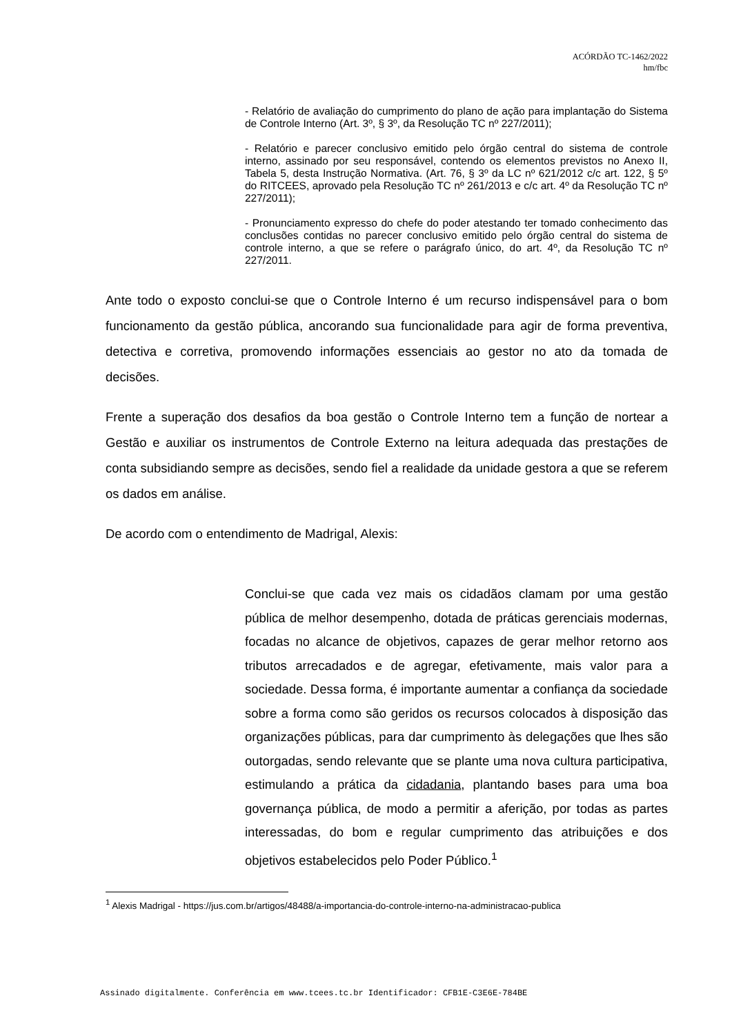ACÓRDÃO TC-1462/2022
hm/fbc
- Relatório de avaliação do cumprimento do plano de ação para implantação do Sistema de Controle Interno (Art. 3º, § 3º, da Resolução TC nº 227/2011);
- Relatório e parecer conclusivo emitido pelo órgão central do sistema de controle interno, assinado por seu responsável, contendo os elementos previstos no Anexo II, Tabela 5, desta Instrução Normativa. (Art. 76, § 3º da LC nº 621/2012 c/c art. 122, § 5º do RITCEES, aprovado pela Resolução TC nº 261/2013 e c/c art. 4º da Resolução TC nº 227/2011);
- Pronunciamento expresso do chefe do poder atestando ter tomado conhecimento das conclusões contidas no parecer conclusivo emitido pelo órgão central do sistema de controle interno, a que se refere o parágrafo único, do art. 4º, da Resolução TC nº 227/2011.
Ante todo o exposto conclui-se que o Controle Interno é um recurso indispensável para o bom funcionamento da gestão pública, ancorando sua funcionalidade para agir de forma preventiva, detectiva e corretiva, promovendo informações essenciais ao gestor no ato da tomada de decisões.
Frente a superação dos desafios da boa gestão o Controle Interno tem a função de nortear a Gestão e auxiliar os instrumentos de Controle Externo na leitura adequada das prestações de conta subsidiando sempre as decisões, sendo fiel a realidade da unidade gestora a que se referem os dados em análise.
De acordo com o entendimento de Madrigal, Alexis:
Conclui-se que cada vez mais os cidadãos clamam por uma gestão pública de melhor desempenho, dotada de práticas gerenciais modernas, focadas no alcance de objetivos, capazes de gerar melhor retorno aos tributos arrecadados e de agregar, efetivamente, mais valor para a sociedade. Dessa forma, é importante aumentar a confiança da sociedade sobre a forma como são geridos os recursos colocados à disposição das organizações públicas, para dar cumprimento às delegações que lhes são outorgadas, sendo relevante que se plante uma nova cultura participativa, estimulando a prática da cidadania, plantando bases para uma boa governança pública, de modo a permitir a aferição, por todas as partes interessadas, do bom e regular cumprimento das atribuições e dos objetivos estabelecidos pelo Poder Público.<sup>1</sup>
<sup>1</sup> Alexis Madrigal - https://jus.com.br/artigos/48488/a-importancia-do-controle-interno-na-administracao-publica
Assinado digitalmente. Conferência em www.tcees.tc.br Identificador: CFB1E-C3E6E-784BE